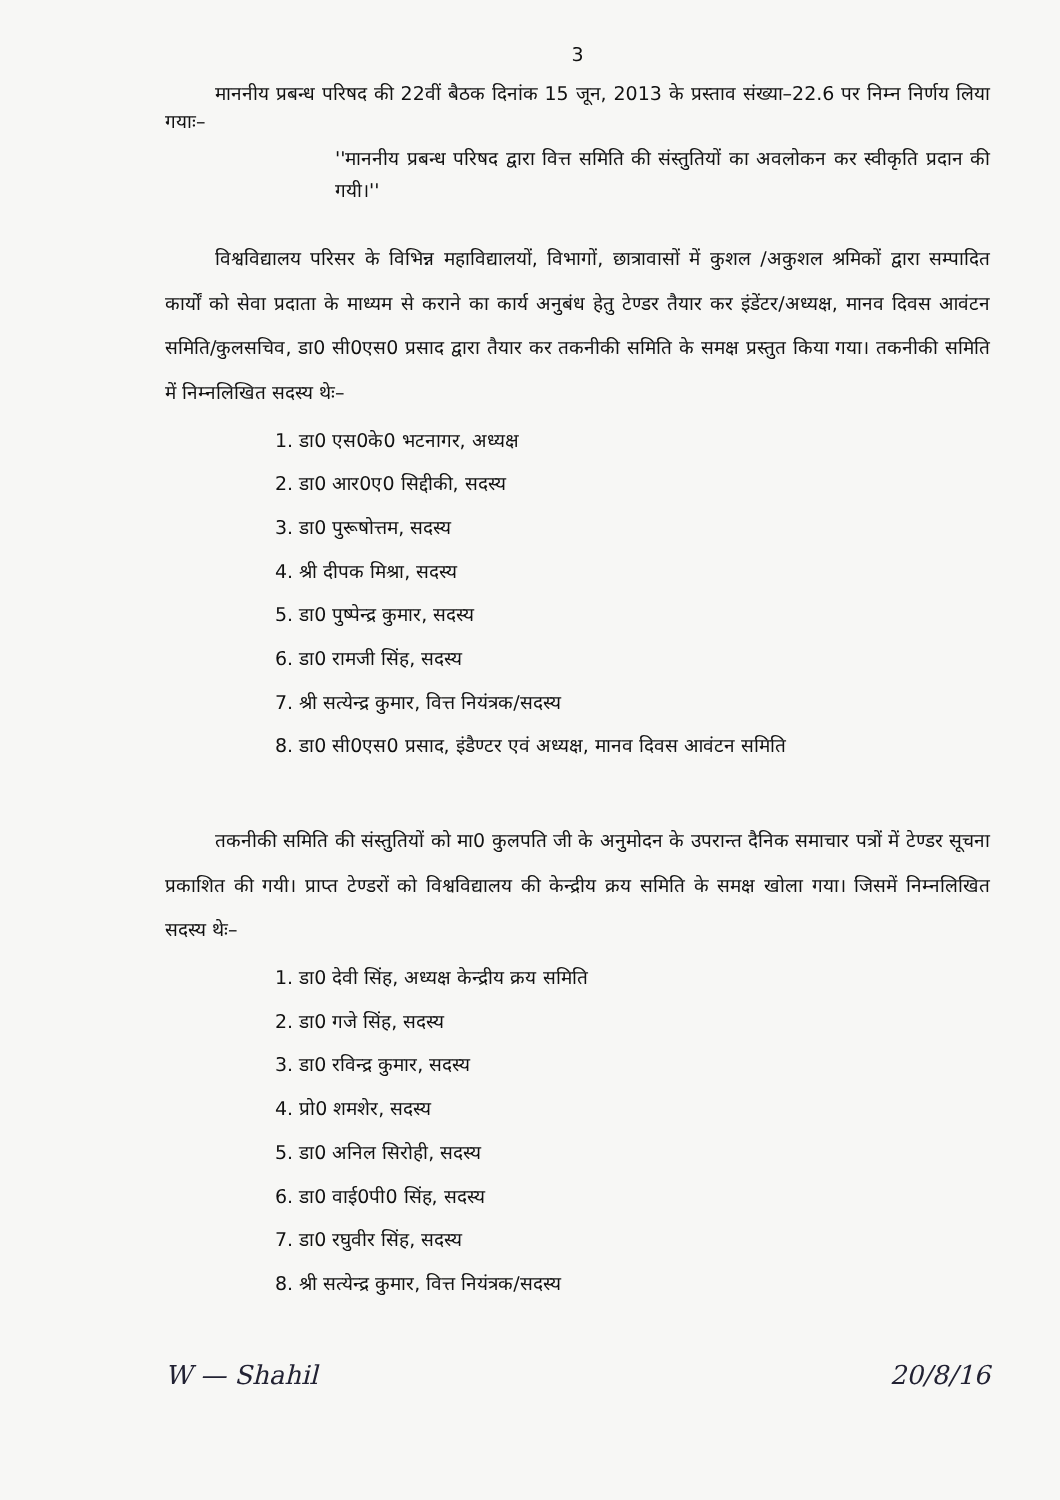3
माननीय प्रबन्ध परिषद की 22वीं बैठक दिनांक 15 जून, 2013 के प्रस्ताव संख्या–22.6 पर निम्न निर्णय लिया गयाः–
''माननीय प्रबन्ध परिषद द्वारा वित्त समिति की संस्तुतियों का अवलोकन कर स्वीकृति प्रदान की गयी।''
विश्वविद्यालय परिसर के विभिन्न महाविद्यालयों, विभागों, छात्रावासों में कुशल /अकुशल श्रमिकों द्वारा सम्पादित कार्यों को सेवा प्रदाता के माध्यम से कराने का कार्य अनुबंध हेतु टेण्डर तैयार कर इंडेंटर/अध्यक्ष, मानव दिवस आवंटन समिति/कुलसचिव, डा0 सी0एस0 प्रसाद द्वारा तैयार कर तकनीकी समिति के समक्ष प्रस्तुत किया गया। तकनीकी समिति में निम्नलिखित सदस्य थेः–
1. डा0 एस0के0 भटनागर, अध्यक्ष
2. डा0 आर0ए0 सिद्दीकी, सदस्य
3. डा0 पुरूषोत्तम, सदस्य
4. श्री दीपक मिश्रा, सदस्य
5. डा0 पुष्पेन्द्र कुमार, सदस्य
6. डा0 रामजी सिंह, सदस्य
7. श्री सत्येन्द्र कुमार, वित्त नियंत्रक/सदस्य
8. डा0 सी0एस0 प्रसाद, इंडैण्टर एवं अध्यक्ष, मानव दिवस आवंटन समिति
तकनीकी समिति की संस्तुतियों को मा0 कुलपति जी के अनुमोदन के उपरान्त दैनिक समाचार पत्रों में टेण्डर सूचना प्रकाशित की गयी। प्राप्त टेण्डरों को विश्वविद्यालय की केन्द्रीय क्रय समिति के समक्ष खोला गया। जिसमें निम्नलिखित सदस्य थेः–
1. डा0 देवी सिंह, अध्यक्ष केन्द्रीय क्रय समिति
2. डा0 गजे सिंह, सदस्य
3. डा0 रविन्द्र कुमार, सदस्य
4. प्रो0 शमशेर, सदस्य
5. डा0 अनिल सिरोही, सदस्य
6. डा0 वाई0पी0 सिंह, सदस्य
7. डा0 रघुवीर सिंह, सदस्य
8. श्री सत्येन्द्र कुमार, वित्त नियंत्रक/सदस्य
W — Shahil 20/8/16